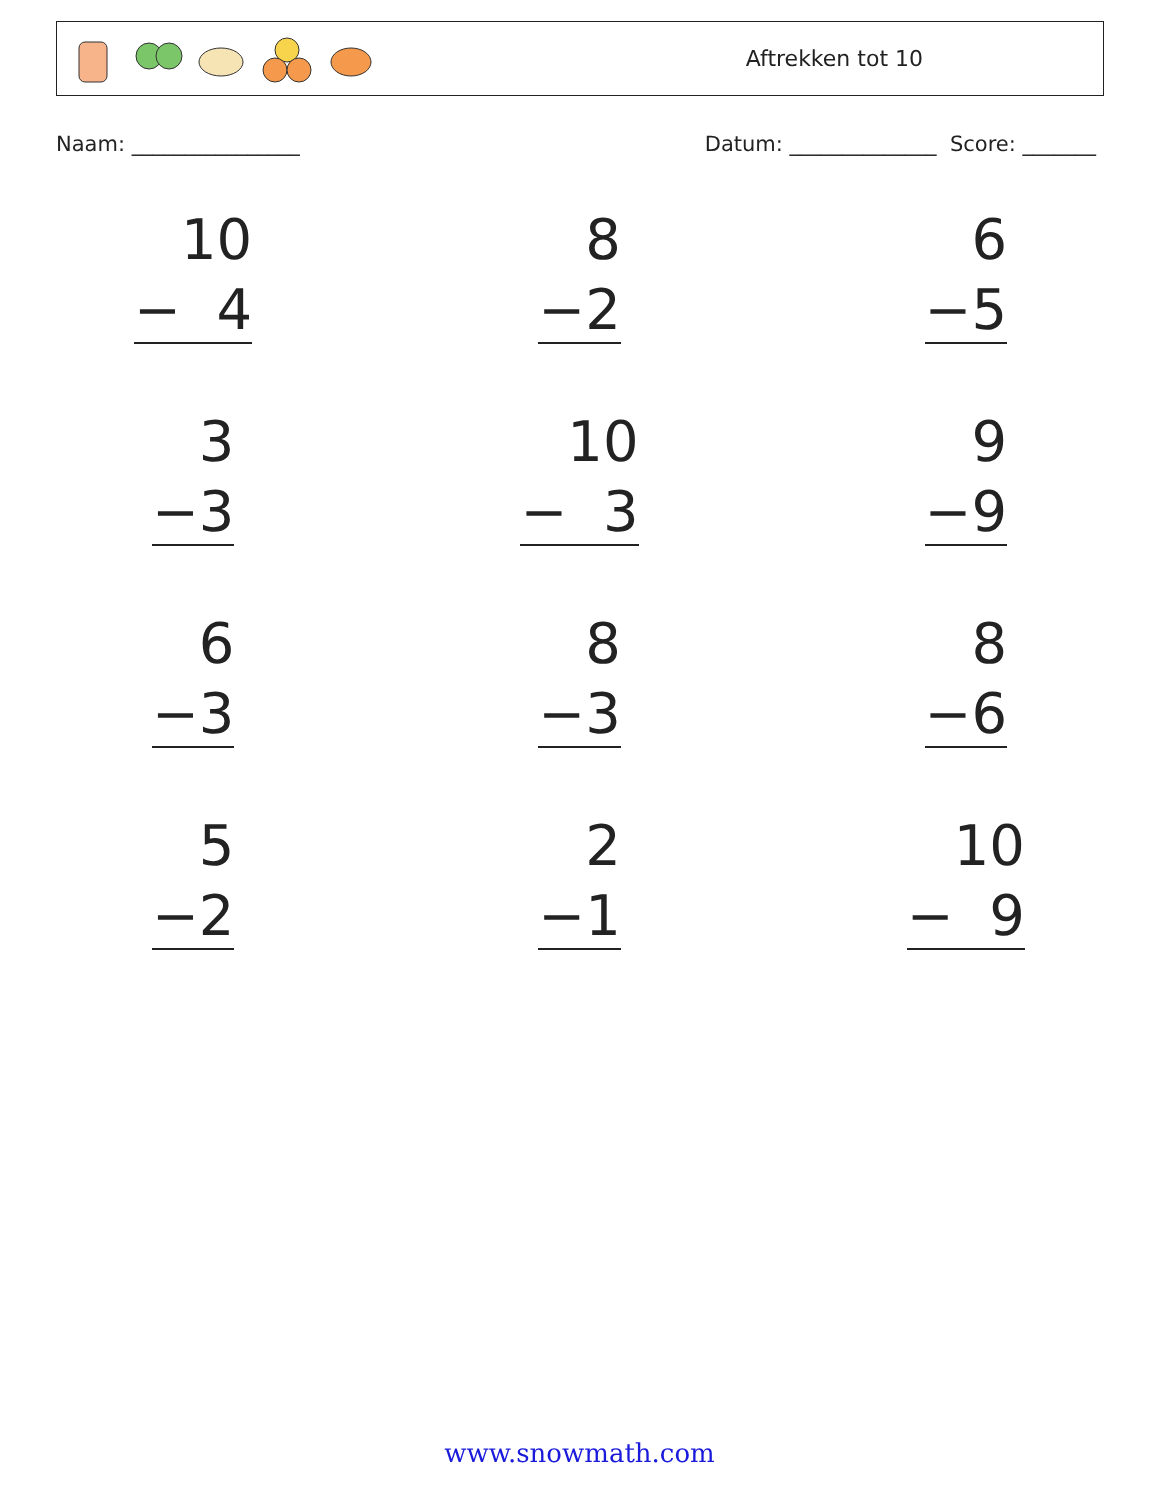Aftrekken tot 10
Naam: ________________ Datum: ______________ Score: _______
10
− 4
8
−2
6
−5
3
−3
10
− 3
9
−9
6
−3
8
−3
8
−6
5
−2
2
−1
10
− 9
www.snowmath.com